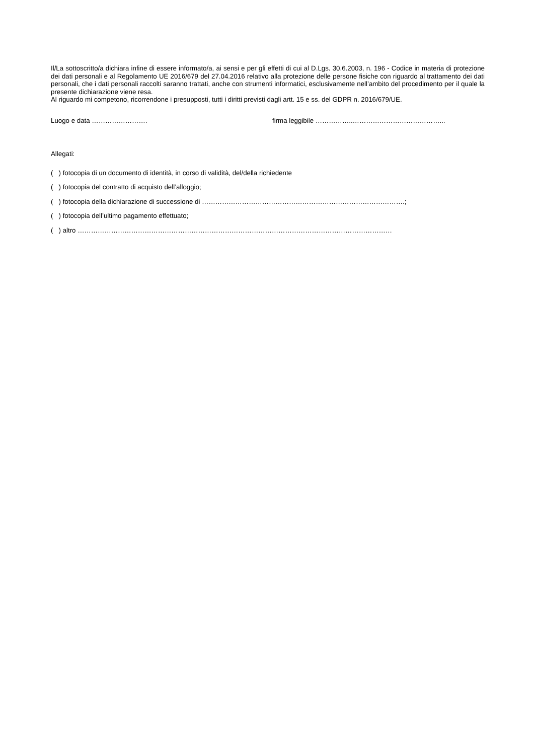Il/La sottoscritto/a dichiara infine di essere informato/a, ai sensi e per gli effetti di cui al D.Lgs. 30.6.2003, n. 196 - Codice in materia di protezione dei dati personali e al Regolamento UE 2016/679 del 27.04.2016 relativo alla protezione delle persone fisiche con riguardo al trattamento dei dati personali, che i dati personali raccolti saranno trattati, anche con strumenti informatici, esclusivamente nell’ambito del procedimento per il quale la presente dichiarazione viene resa.
Al riguardo mi competono, ricorrendone i presupposti, tutti i diritti previsti dagli artt. 15 e ss. del GDPR n. 2016/679/UE.
Luogo e data ……………………. firma leggibile ……………..…………………………………...
Allegati:
( ) fotocopia di un documento di identità, in corso di validità, del/della richiedente
( ) fotocopia del contratto di acquisto dell’alloggio;
( ) fotocopia della dichiarazione di successione di ……………………………………………………………………………….;
( ) fotocopia dell’ultimo pagamento effettuato;
( ) altro ……………………………………………………………………………………………………………………………